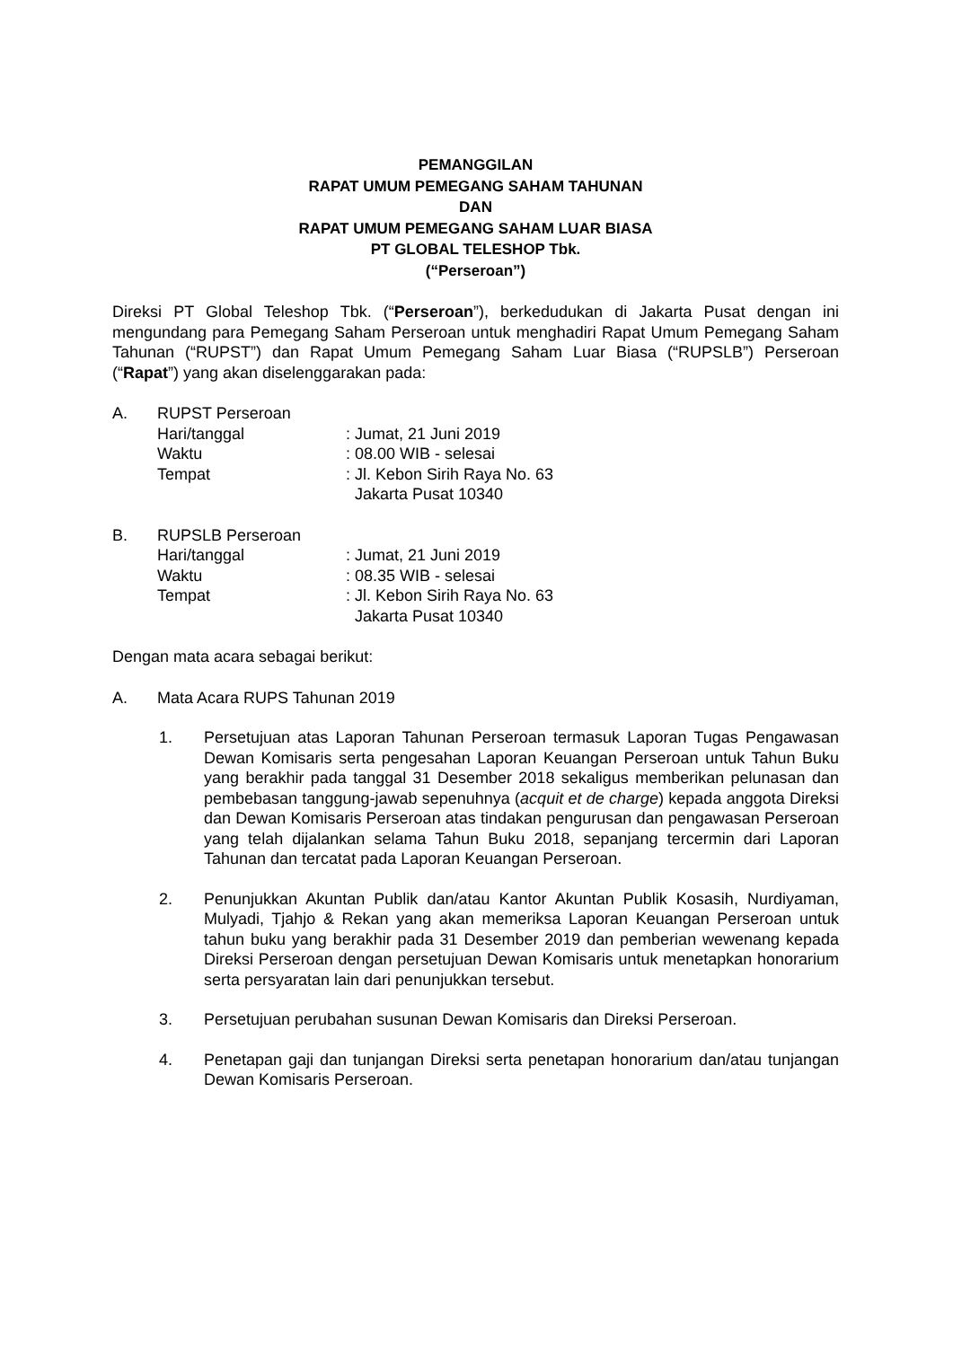PEMANGGILAN
RAPAT UMUM PEMEGANG SAHAM TAHUNAN
DAN
RAPAT UMUM PEMEGANG SAHAM LUAR BIASA
PT GLOBAL TELESHOP Tbk.
(“Perseroan”)
Direksi PT Global Teleshop Tbk. (“Perseroan”), berkedudukan di Jakarta Pusat dengan ini mengundang para Pemegang Saham Perseroan untuk menghadiri Rapat Umum Pemegang Saham Tahunan (“RUPST”) dan Rapat Umum Pemegang Saham Luar Biasa (“RUPSLB”) Perseroan (“Rapat”) yang akan diselenggarakan pada:
A. RUPST Perseroan
Hari/tanggal : Jumat, 21 Juni 2019
Waktu : 08.00 WIB - selesai
Tempat : Jl. Kebon Sirih Raya No. 63
Jakarta Pusat 10340
B. RUPSLB Perseroan
Hari/tanggal : Jumat, 21 Juni 2019
Waktu : 08.35 WIB - selesai
Tempat : Jl. Kebon Sirih Raya No. 63
Jakarta Pusat 10340
Dengan mata acara sebagai berikut:
A. Mata Acara RUPS Tahunan 2019
1. Persetujuan atas Laporan Tahunan Perseroan termasuk Laporan Tugas Pengawasan Dewan Komisaris serta pengesahan Laporan Keuangan Perseroan untuk Tahun Buku yang berakhir pada tanggal 31 Desember 2018 sekaligus memberikan pelunasan dan pembebasan tanggung-jawab sepenuhnya (acquit et de charge) kepada anggota Direksi dan Dewan Komisaris Perseroan atas tindakan pengurusan dan pengawasan Perseroan yang telah dijalankan selama Tahun Buku 2018, sepanjang tercermin dari Laporan Tahunan dan tercatat pada Laporan Keuangan Perseroan.
2. Penunjukkan Akuntan Publik dan/atau Kantor Akuntan Publik Kosasih, Nurdiyaman, Mulyadi, Tjahjo & Rekan yang akan memeriksa Laporan Keuangan Perseroan untuk tahun buku yang berakhir pada 31 Desember 2019 dan pemberian wewenang kepada Direksi Perseroan dengan persetujuan Dewan Komisaris untuk menetapkan honorarium serta persyaratan lain dari penunjukkan tersebut.
3. Persetujuan perubahan susunan Dewan Komisaris dan Direksi Perseroan.
4. Penetapan gaji dan tunjangan Direksi serta penetapan honorarium dan/atau tunjangan Dewan Komisaris Perseroan.